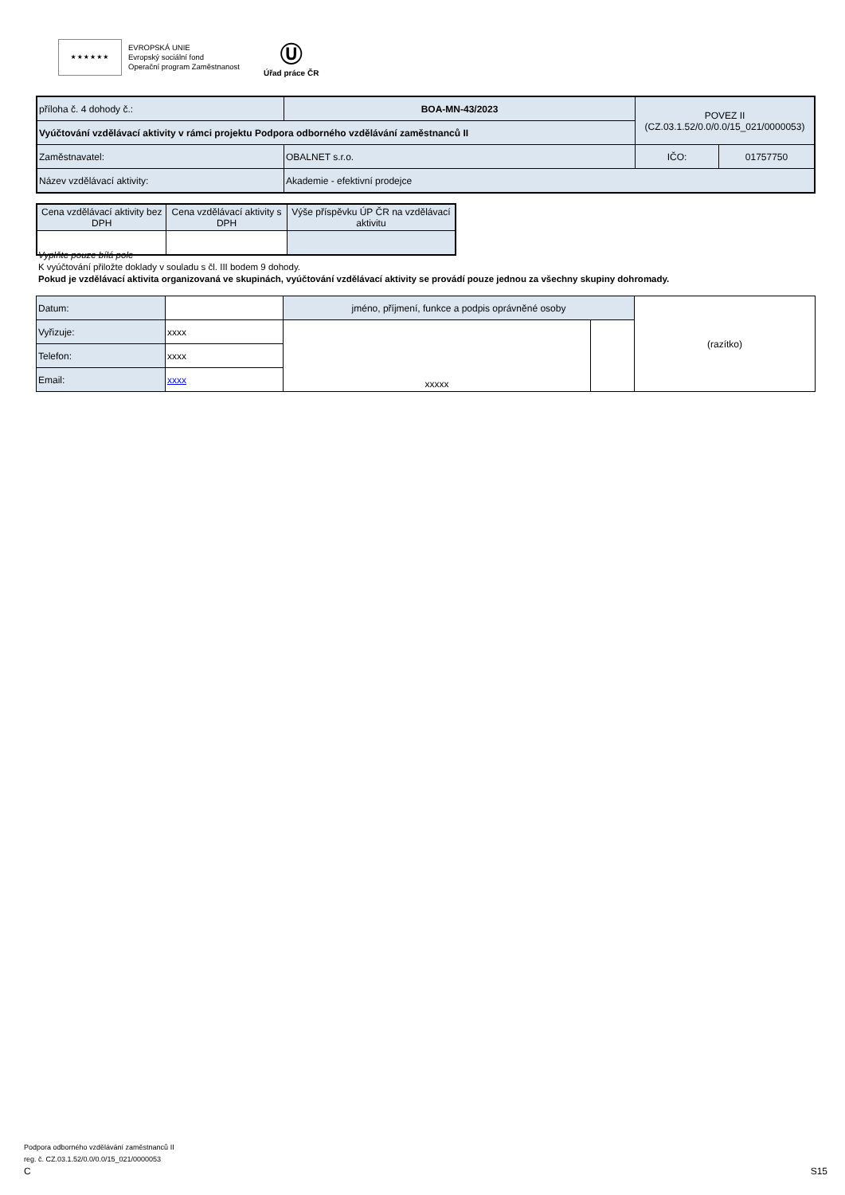★★★★★★
EVROPSKÁ UNIE
Evropský sociální fond
Operační program Zaměstnanost
Ⓤ
Úřad práce ČR
| příloha č. 4 dohody č.: | BOA-MN-43/2023 | POVEZ II (CZ.03.1.52/0.0/0.0/15_021/0000053) | |
| Vyúčtování vzdělávací aktivity v rámci projektu Podpora odborného vzdělávání zaměstnanců II | | | |
| Zaměstnavatel: | OBALNET s.r.o. | IČO: | 01757750 |
| Název vzdělávací aktivity: | Akademie - efektivní prodejce | | |
| Cena vzdělávací aktivity bez DPH | Cena vzdělávací aktivity s DPH | Výše příspěvku ÚP ČR na vzdělávací aktivitu |
Vyplňte pouze bílá pole
K vyúčtování přiložte doklady v souladu s čl. III bodem 9 dohody.
Pokud je vzdělávací aktivita organizovaná ve skupinách, vyúčtování vzdělávací aktivity se provádí pouze jednou za všechny skupiny dohromady.
| Datum: | | jméno, příjmení, funkce a podpis oprávněné osoby | | (razítko) |
| Vyřizuje: | xxxx | xxxxx | | |
| Telefon: | xxxx | | | |
| Email: | xxxx | | | |
Podpora odborného vzdělávání zaměstnanců II
reg. č. CZ.03.1.52/0.0/0.0/15_021/0000053
C
S15